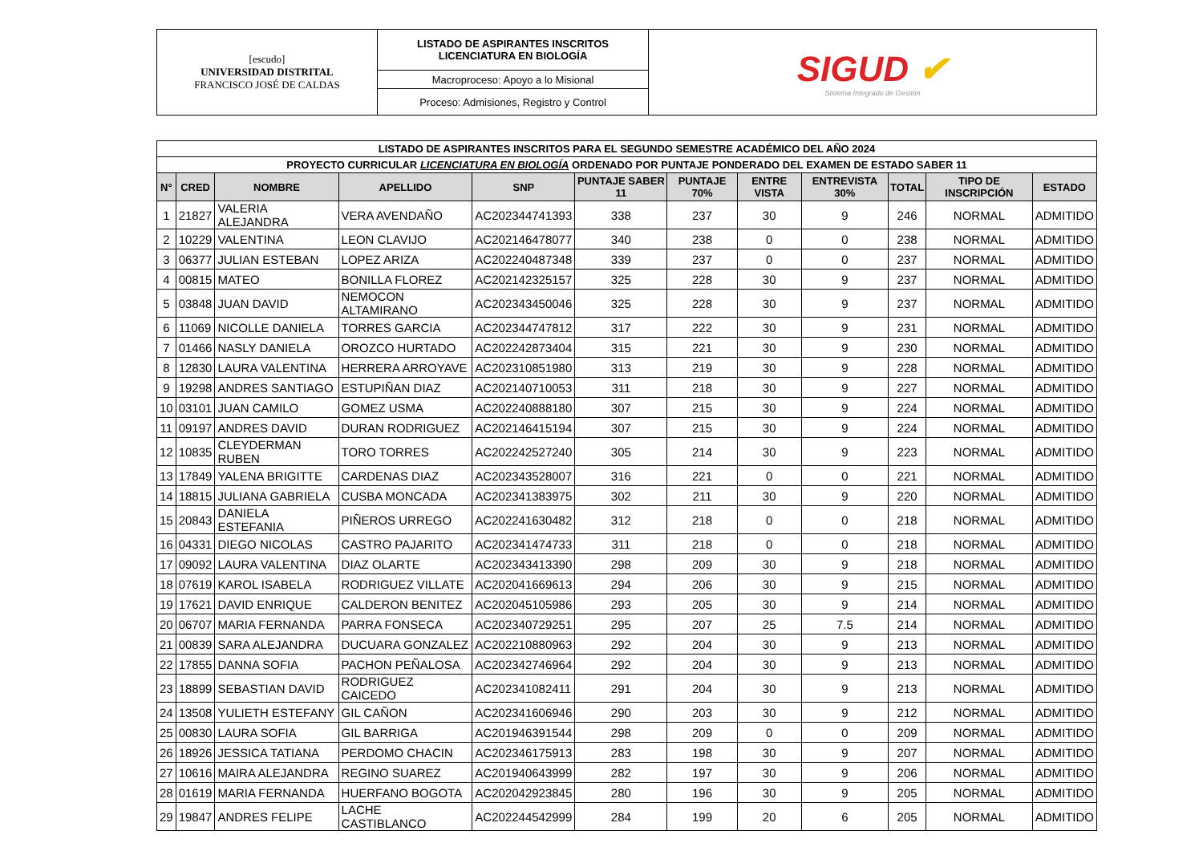| [escudo] UNIVERSIDAD DISTRITAL FRANCISCO JOSÉ DE CALDAS | LISTADO DE ASPIRANTES INSCRITOS LICENCIATURA EN BIOLOGÍA | SIGUD ✔ Sistema Integrado de Gestión |
| | Macroproceso: Apoyo a lo Misional | |
| | Proceso: Admisiones, Registro y Control | |
| LISTADO DE ASPIRANTES INSCRITOS PARA EL SEGUNDO SEMESTRE ACADÉMICO DEL AÑO 2024 | | | | | | | | | | | |
| --- | --- | --- | --- | --- | --- | --- | --- | --- | --- | --- | --- |
| PROYECTO CURRICULAR LICENCIATURA EN BIOLOGÍA ORDENADO POR PUNTAJE PONDERADO DEL EXAMEN DE ESTADO SABER 11 | | | | | | | | | | | |
| N° | CRED | NOMBRE | APELLIDO | SNP | PUNTAJE SABER 11 | PUNTAJE 70% | ENTRE VISTA | ENTREVISTA 30% | TOTAL | TIPO DE INSCRIPCIÓN | ESTADO |
| 1 | 21827 | VALERIA ALEJANDRA | VERA AVENDAÑO | AC202344741393 | 338 | 237 | 30 | 9 | 246 | NORMAL | ADMITIDO |
| 2 | 10229 | VALENTINA | LEON CLAVIJO | AC202146478077 | 340 | 238 | 0 | 0 | 238 | NORMAL | ADMITIDO |
| 3 | 06377 | JULIAN ESTEBAN | LOPEZ ARIZA | AC202240487348 | 339 | 237 | 0 | 0 | 237 | NORMAL | ADMITIDO |
| 4 | 00815 | MATEO | BONILLA FLOREZ | AC202142325157 | 325 | 228 | 30 | 9 | 237 | NORMAL | ADMITIDO |
| 5 | 03848 | JUAN DAVID | NEMOCON ALTAMIRANO | AC202343450046 | 325 | 228 | 30 | 9 | 237 | NORMAL | ADMITIDO |
| 6 | 11069 | NICOLLE DANIELA | TORRES GARCIA | AC202344747812 | 317 | 222 | 30 | 9 | 231 | NORMAL | ADMITIDO |
| 7 | 01466 | NASLY DANIELA | OROZCO HURTADO | AC202242873404 | 315 | 221 | 30 | 9 | 230 | NORMAL | ADMITIDO |
| 8 | 12830 | LAURA VALENTINA | HERRERA ARROYAVE | AC202310851980 | 313 | 219 | 30 | 9 | 228 | NORMAL | ADMITIDO |
| 9 | 19298 | ANDRES SANTIAGO | ESTUPIÑAN DIAZ | AC202140710053 | 311 | 218 | 30 | 9 | 227 | NORMAL | ADMITIDO |
| 10 | 03101 | JUAN CAMILO | GOMEZ USMA | AC202240888180 | 307 | 215 | 30 | 9 | 224 | NORMAL | ADMITIDO |
| 11 | 09197 | ANDRES DAVID | DURAN RODRIGUEZ | AC202146415194 | 307 | 215 | 30 | 9 | 224 | NORMAL | ADMITIDO |
| 12 | 10835 | CLEYDERMAN RUBEN | TORO TORRES | AC202242527240 | 305 | 214 | 30 | 9 | 223 | NORMAL | ADMITIDO |
| 13 | 17849 | YALENA BRIGITTE | CARDENAS DIAZ | AC202343528007 | 316 | 221 | 0 | 0 | 221 | NORMAL | ADMITIDO |
| 14 | 18815 | JULIANA GABRIELA | CUSBA MONCADA | AC202341383975 | 302 | 211 | 30 | 9 | 220 | NORMAL | ADMITIDO |
| 15 | 20843 | DANIELA ESTEFANIA | PIÑEROS URREGO | AC202241630482 | 312 | 218 | 0 | 0 | 218 | NORMAL | ADMITIDO |
| 16 | 04331 | DIEGO NICOLAS | CASTRO PAJARITO | AC202341474733 | 311 | 218 | 0 | 0 | 218 | NORMAL | ADMITIDO |
| 17 | 09092 | LAURA VALENTINA | DIAZ OLARTE | AC202343413390 | 298 | 209 | 30 | 9 | 218 | NORMAL | ADMITIDO |
| 18 | 07619 | KAROL ISABELA | RODRIGUEZ VILLATE | AC202041669613 | 294 | 206 | 30 | 9 | 215 | NORMAL | ADMITIDO |
| 19 | 17621 | DAVID ENRIQUE | CALDERON BENITEZ | AC202045105986 | 293 | 205 | 30 | 9 | 214 | NORMAL | ADMITIDO |
| 20 | 06707 | MARIA FERNANDA | PARRA FONSECA | AC202340729251 | 295 | 207 | 25 | 7.5 | 214 | NORMAL | ADMITIDO |
| 21 | 00839 | SARA ALEJANDRA | DUCUARA GONZALEZ | AC202210880963 | 292 | 204 | 30 | 9 | 213 | NORMAL | ADMITIDO |
| 22 | 17855 | DANNA SOFIA | PACHON PEÑALOSA | AC202342746964 | 292 | 204 | 30 | 9 | 213 | NORMAL | ADMITIDO |
| 23 | 18899 | SEBASTIAN DAVID | RODRIGUEZ CAICEDO | AC202341082411 | 291 | 204 | 30 | 9 | 213 | NORMAL | ADMITIDO |
| 24 | 13508 | YULIETH ESTEFANY | GIL CAÑON | AC202341606946 | 290 | 203 | 30 | 9 | 212 | NORMAL | ADMITIDO |
| 25 | 00830 | LAURA SOFIA | GIL BARRIGA | AC201946391544 | 298 | 209 | 0 | 0 | 209 | NORMAL | ADMITIDO |
| 26 | 18926 | JESSICA TATIANA | PERDOMO CHACIN | AC202346175913 | 283 | 198 | 30 | 9 | 207 | NORMAL | ADMITIDO |
| 27 | 10616 | MAIRA ALEJANDRA | REGINO SUAREZ | AC201940643999 | 282 | 197 | 30 | 9 | 206 | NORMAL | ADMITIDO |
| 28 | 01619 | MARIA FERNANDA | HUERFANO BOGOTA | AC202042923845 | 280 | 196 | 30 | 9 | 205 | NORMAL | ADMITIDO |
| 29 | 19847 | ANDRES FELIPE | LACHE CASTIBLANCO | AC202244542999 | 284 | 199 | 20 | 6 | 205 | NORMAL | ADMITIDO |